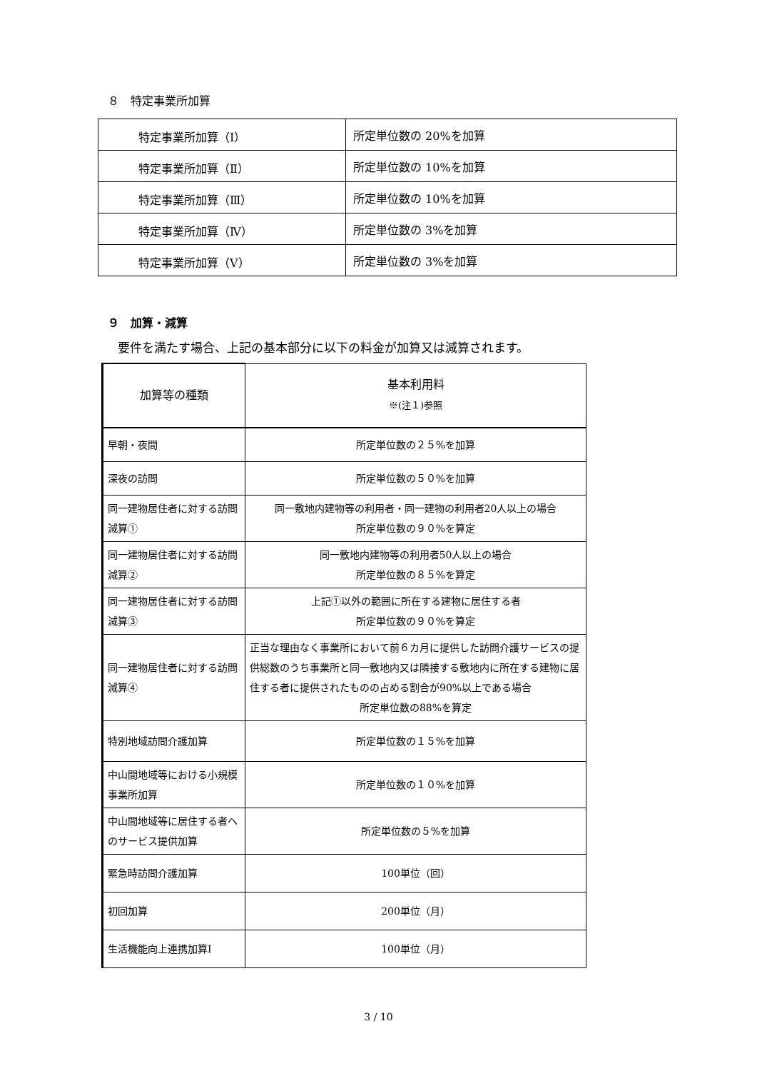８　特定事業所加算
| 特定事業所加算（Ⅰ） | 所定単位数の 20%を加算 |
| 特定事業所加算（Ⅱ） | 所定単位数の 10%を加算 |
| 特定事業所加算（Ⅲ） | 所定単位数の 10%を加算 |
| 特定事業所加算（Ⅳ） | 所定単位数の 3%を加算 |
| 特定事業所加算（Ⅴ） | 所定単位数の 3%を加算 |
９　加算・減算
要件を満たす場合、上記の基本部分に以下の料金が加算又は減算されます。
| 加算等の種類 | 基本利用料 ※(注１)参照 |
| --- | --- |
| 早朝・夜間 | 所定単位数の２５%を加算 |
| 深夜の訪問 | 所定単位数の５０%を加算 |
| 同一建物居住者に対する訪問減算① | 同一敷地内建物等の利用者・同一建物の利用者20人以上の場合 所定単位数の９０%を算定 |
| 同一建物居住者に対する訪問減算② | 同一敷地内建物等の利用者50人以上の場合 所定単位数の８５%を算定 |
| 同一建物居住者に対する訪問減算③ | 上記①以外の範囲に所在する建物に居住する者 所定単位数の９０%を算定 |
| 同一建物居住者に対する訪問減算④ | 正当な理由なく事業所において前６カ月に提供した訪問介護サービスの提供総数のうち事業所と同一敷地内又は隣接する敷地内に所在する建物に居住する者に提供されたものの占める割合が90%以上である場合 所定単位数の88%を算定 |
| 特別地域訪問介護加算 | 所定単位数の１５%を加算 |
| 中山間地域等における小規模事業所加算 | 所定単位数の１０%を加算 |
| 中山間地域等に居住する者へのサービス提供加算 | 所定単位数の５%を加算 |
| 緊急時訪問介護加算 | 100単位（回） |
| 初回加算 | 200単位（月） |
| 生活機能向上連携加算Ⅰ | 100単位（月） |
3 / 10